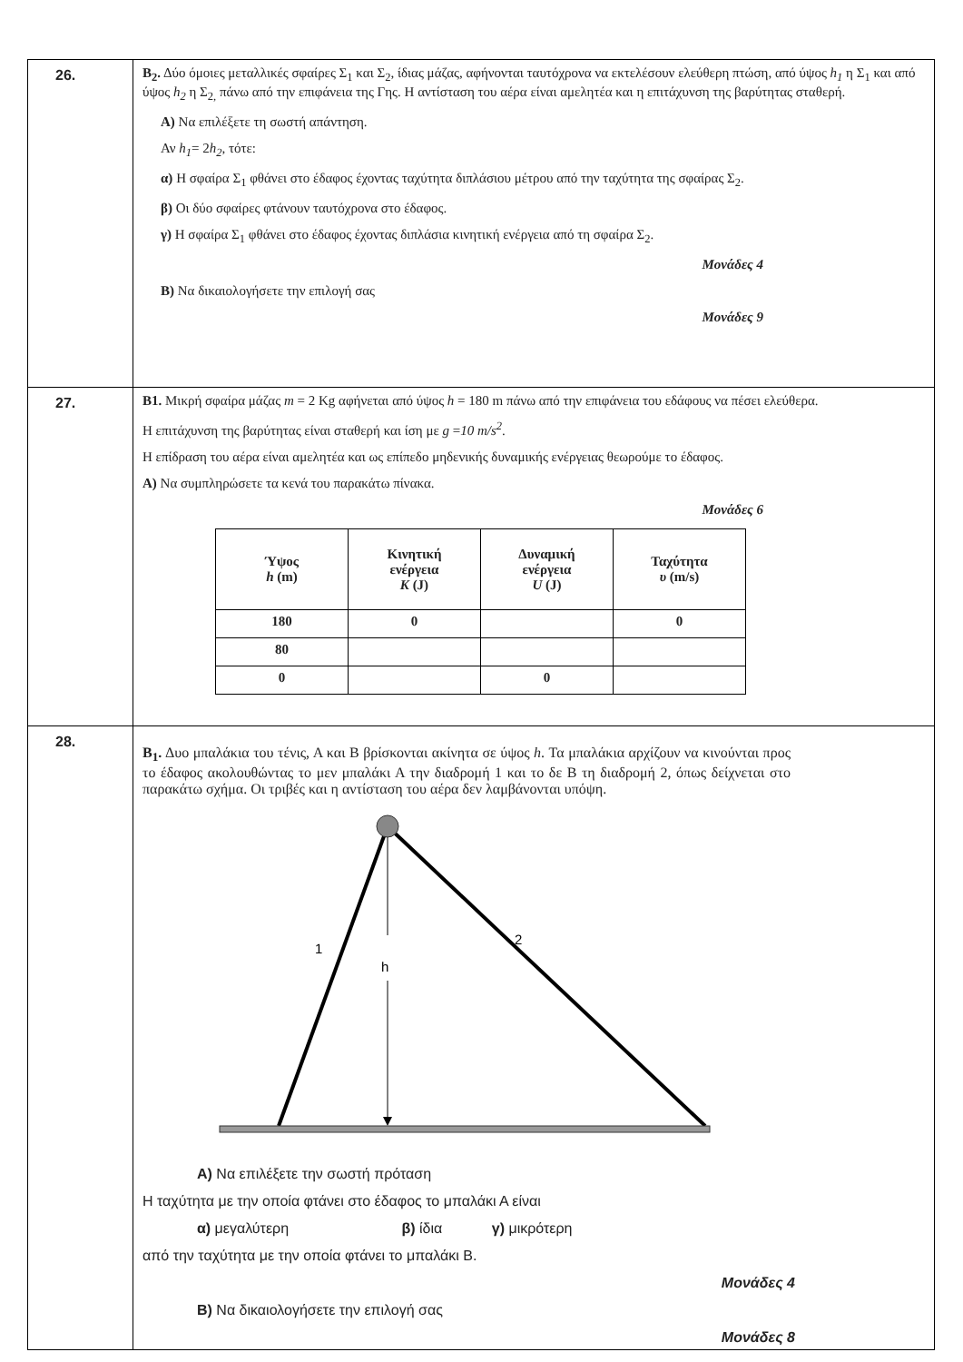| 26. | Β<sub>2</sub>. Δύο όμοιες μεταλλικές σφαίρες Σ<sub>1</sub> και Σ<sub>2</sub>, ίδιας μάζας, αφήνονται ταυτόχρονα να εκτελέσουν ελεύθερη πτώση, από ύψος h<sub>1</sub> η Σ<sub>1</sub> και από ύψος h<sub>2</sub> η Σ<sub>2,</sub> πάνω από την επιφάνεια της Γης. Η αντίσταση του αέρα είναι αμελητέα και η επιτάχυνση της βαρύτητας σταθερή. Α) Να επιλέξετε τη σωστή απάντηση. Αν h<sub>1</sub> = 2 h<sub>2</sub> , τότε: α) Η σφαίρα Σ<sub>1</sub> φθάνει στο έδαφος έχοντας ταχύτητα διπλάσιου μέτρου από την ταχύτητα της σφαίρας Σ<sub>2</sub>. β) Οι δύο σφαίρες φτάνουν ταυτόχρονα στο έδαφος. γ) Η σφαίρα Σ<sub>1</sub> φθάνει στο έδαφος έχοντας διπλάσια κινητική ενέργεια από τη σφαίρα Σ<sub>2</sub>. Μονάδες 4 Β) Να δικαιολογήσετε την επιλογή σας Μονάδες 9 |
| 27. | Β1. Μικρή σφαίρα μάζας m = 2 Kg αφήνεται από ύψος h = 180 m πάνω από την επιφάνεια του εδάφους να πέσει ελεύθερα. Η επιτάχυνση της βαρύτητας είναι σταθερή και ίση με g = 10 m/s<sup>2</sup> . Η επίδραση του αέρα είναι αμελητέα και ως επίπεδο μηδενικής δυναμικής ενέργειας θεωρούμε το έδαφος. Α) Να συμπληρώσετε τα κενά του παρακάτω πίνακα. Μονάδες 6 / Ύψος h (m) / Κινητική ενέργεια K (J) / Δυναμική ενέργεια U (J) / Ταχύτητα υ (m/s) / / --- / --- / --- / --- / / 180 / 0 / / 0 / / 80 / / / / / 0 / / 0 / / |
| 28. | Β<sub>1</sub>. Δυο μπαλάκια του τένις, Α και Β βρίσκονται ακίνητα σε ύψος h . Τα μπαλάκια αρχίζουν να κινούνται προς το έδαφος ακολουθώντας το μεν μπαλάκι Α την διαδρομή 1 και το δε Β τη διαδρομή 2, όπως δείχνεται στο παρακάτω σχήμα. Οι τριβές και η αντίσταση του αέρα δεν λαμβάνονται υπόψη. 1 2 h Α) Να επιλέξετε την σωστή πρόταση Η ταχύτητα με την οποία φτάνει στο έδαφος το μπαλάκι Α είναι α) μεγαλύτερη β) ίδια γ) μικρότερη από την ταχύτητα με την οποία φτάνει το μπαλάκι Β. Μονάδες 4 Β) Να δικαιολογήσετε την επιλογή σας Μονάδες 8 |